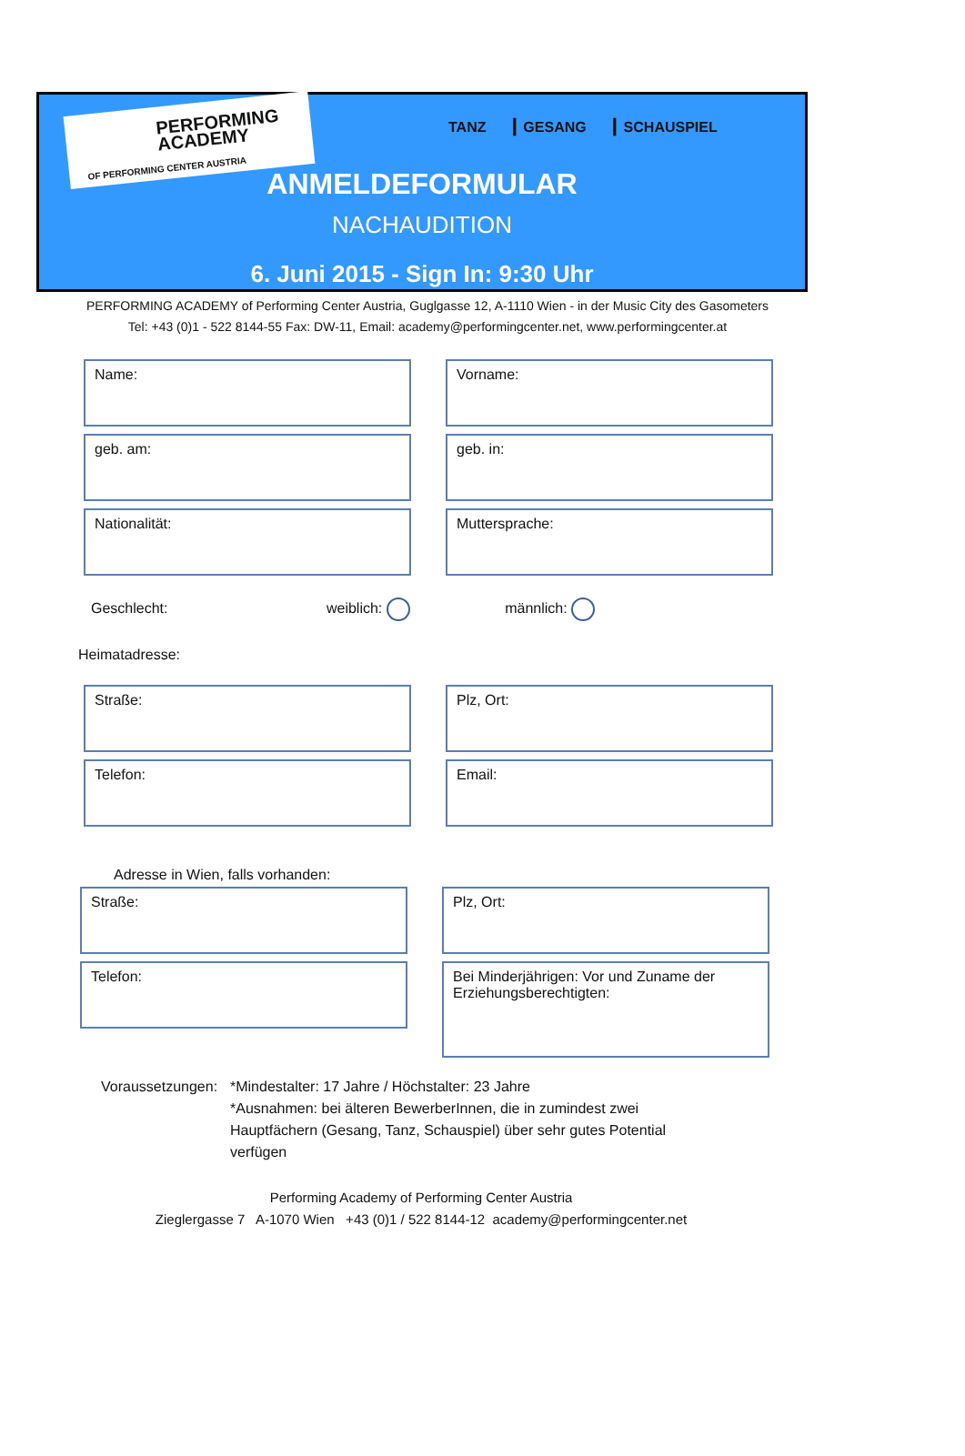PERFORMING
ACADEMY
OF PERFORMING CENTER AUSTRIA
TANZ ┃ GESANG ┃ SCHAUSPIEL
ANMELDEFORMULAR
NACHAUDITION
6. Juni 2015 - Sign In: 9:30 Uhr
PERFORMING ACADEMY of Performing Center Austria, Guglgasse 12, A-1110 Wien - in der Music City des Gasometers
Tel: +43 (0)1 - 522 8144-55 Fax: DW-11, Email: academy@performingcenter.net, www.performingcenter.at
Name: Vorname:
geb. am: geb. in:
Nationalität: Muttersprache:
Geschlecht: weiblich: männlich:
Heimatadresse:
Straße: Plz, Ort:
Telefon: Email:
Adresse in Wien, falls vorhanden:
Straße: Plz, Ort:
Telefon:
Bei Minderjährigen: Vor und Zuname der Erziehungsberechtigten:
Voraussetzungen:
*Mindestalter: 17 Jahre / Höchstalter: 23 Jahre
*Ausnahmen: bei älteren BewerberInnen, die in zumindest zwei Hauptfächern (Gesang, Tanz, Schauspiel) über sehr gutes Potential verfügen
Performing Academy of Performing Center Austria
Zieglergasse 7 A-1070 Wien +43 (0)1 / 522 8144-12 academy@performingcenter.net